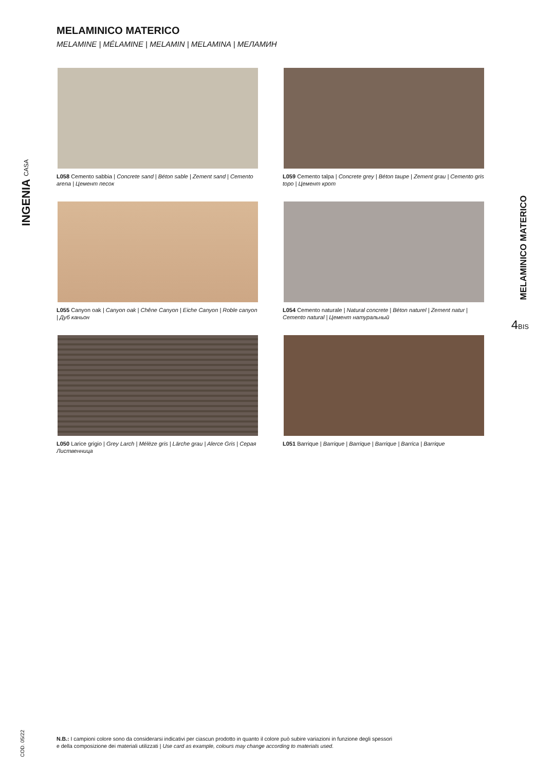INGENIA CASA
MELAMINICO MATERICO
MELAMINE | MÉLAMINE | MELAMIN | MELAMINA | МЕЛАМИН
L058 Cemento sabbia | Concrete sand | Béton sable | Zement sand | Cemento arena | Цемент песок
L059 Cemento talpa | Concrete grey | Béton taupe | Zement grau | Cemento gris topo | Цемент крот
L055 Canyon oak | Canyon oak | Chêne Canyon | Eiche Canyon | Roble canyon | Дуб каньон
L054 Cemento naturale | Natural concrete | Béton naturel | Zement natur | Cemento natural | Цемент натуральный
L050 Larice grigio | Grey Larch | Mélèze gris | Lärche grau | Alerce Gris | Серая Лиственница
L051 Barrique | Barrique | Barrique | Barrique | Barrica | Barrique
MELAMINICO MATERICO
4BIS
COD. 05/22
N.B.: I campioni colore sono da considerarsi indicativi per ciascun prodotto in quanto il colore può subire variazioni in funzione degli spessori
e della composizione dei materiali utilizzati | Use card as example, colours may change according to materials used.